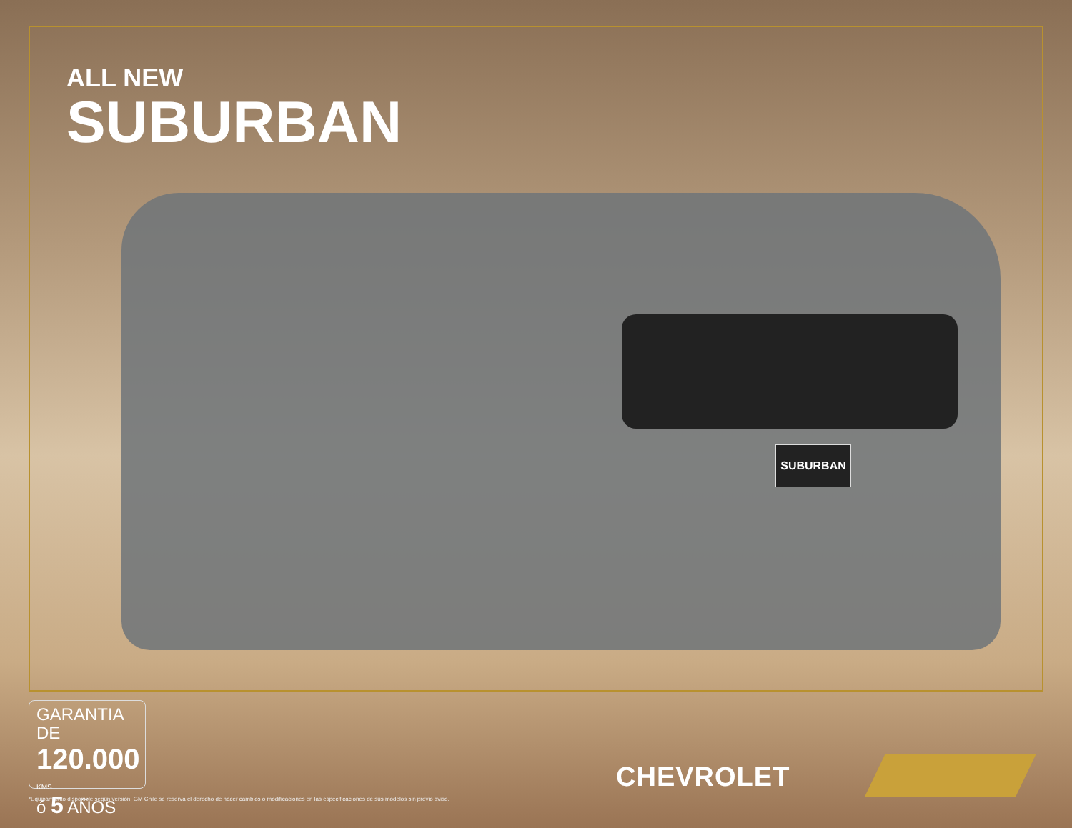SUBURBAN
ALL NEW
SUBURBAN
GARANTIA DE
120.000 KMS.
ó 5 AÑOS
CHEVROLET
*Equipamiento disponible según versión. GM Chile se reserva el derecho de hacer cambios o modificaciones en las especificaciones de sus modelos sin previo aviso.